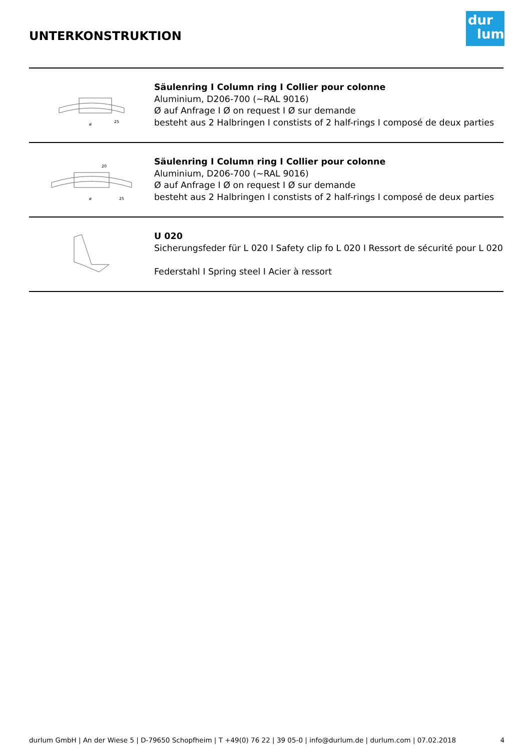UNTERKONSTRUKTION
dur
lum
ø
25
Säulenring I Column ring I Collier pour colonne
Aluminium, D206-700 (~RAL 9016)
Ø auf Anfrage I Ø on request I Ø sur demande
besteht aus 2 Halbringen I constists of 2 half-rings I composé de deux parties
ø
20
25
Säulenring I Column ring I Collier pour colonne
Aluminium, D206-700 (~RAL 9016)
Ø auf Anfrage I Ø on request I Ø sur demande
besteht aus 2 Halbringen I constists of 2 half-rings I composé de deux parties
U 020
Sicherungsfeder für L 020 I Safety clip fo L 020 I Ressort de sécurité pour L 020
Federstahl I Spring steel I Acier à ressort
durlum GmbH | An der Wiese 5 | D-79650 Schopfheim | T +49(0) 76 22 | 39 05-0 | info@durlum.de | durlum.com | 07.02.2018 4